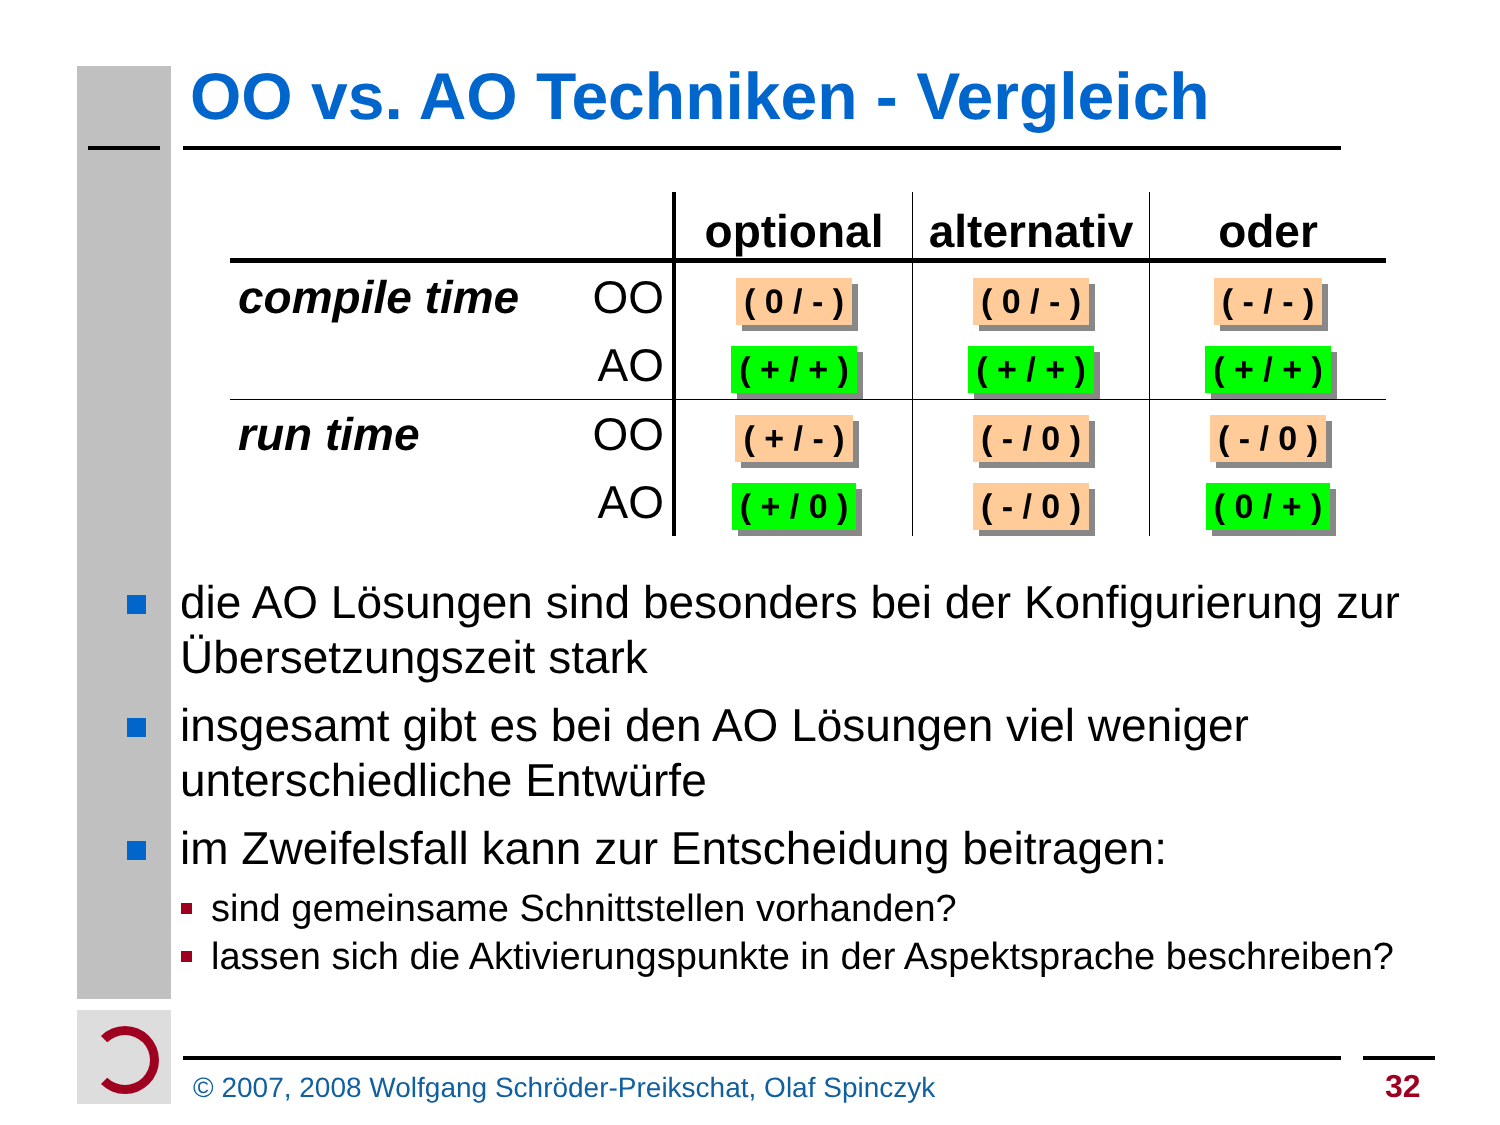OO vs. AO Techniken - Vergleich
| | | optional | alternativ | oder |
| --- | --- | --- | --- | --- |
| compile time | OO | ( 0 / - ) | ( 0 / - ) | ( - / - ) |
| | AO | ( + / + ) | ( + / + ) | ( + / + ) |
| run time | OO | ( + / - ) | ( - / 0 ) | ( - / 0 ) |
| | AO | ( + / 0 ) | ( - / 0 ) | ( 0 / + ) |
die AO Lösungen sind besonders bei der Konfigurierung zur Übersetzungszeit stark
insgesamt gibt es bei den AO Lösungen viel weniger unterschiedliche Entwürfe
im Zweifelsfall kann zur Entscheidung beitragen:
sind gemeinsame Schnittstellen vorhanden?
lassen sich die Aktivierungspunkte in der Aspektsprache beschreiben?
© 2007, 2008 Wolfgang Schröder-Preikschat, Olaf Spinczyk
32